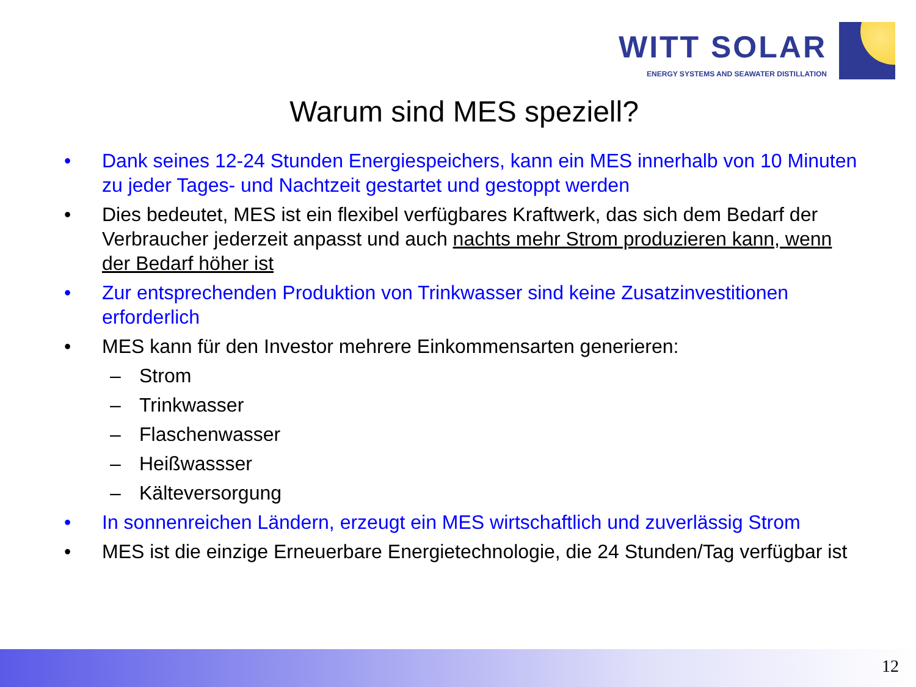WITT SOLAR
ENERGY SYSTEMS AND SEAWATER DISTILLATION
Warum sind MES speziell?
• Dank seines 12-24 Stunden Energiespeichers, kann ein MES innerhalb von 10 Minuten zu jeder Tages- und Nachtzeit gestartet und gestoppt werden
• Dies bedeutet, MES ist ein flexibel verfügbares Kraftwerk, das sich dem Bedarf der Verbraucher jederzeit anpasst und auch nachts mehr Strom produzieren kann, wenn der Bedarf höher ist
• Zur entsprechenden Produktion von Trinkwasser sind keine Zusatzinvestitionen erforderlich
• MES kann für den Investor mehrere Einkommensarten generieren:
– Strom
– Trinkwasser
– Flaschenwasser
– Heißwassser
– Kälteversorgung
• In sonnenreichen Ländern, erzeugt ein MES wirtschaftlich und zuverlässig Strom
• MES ist die einzige Erneuerbare Energietechnologie, die 24 Stunden/Tag verfügbar ist
12